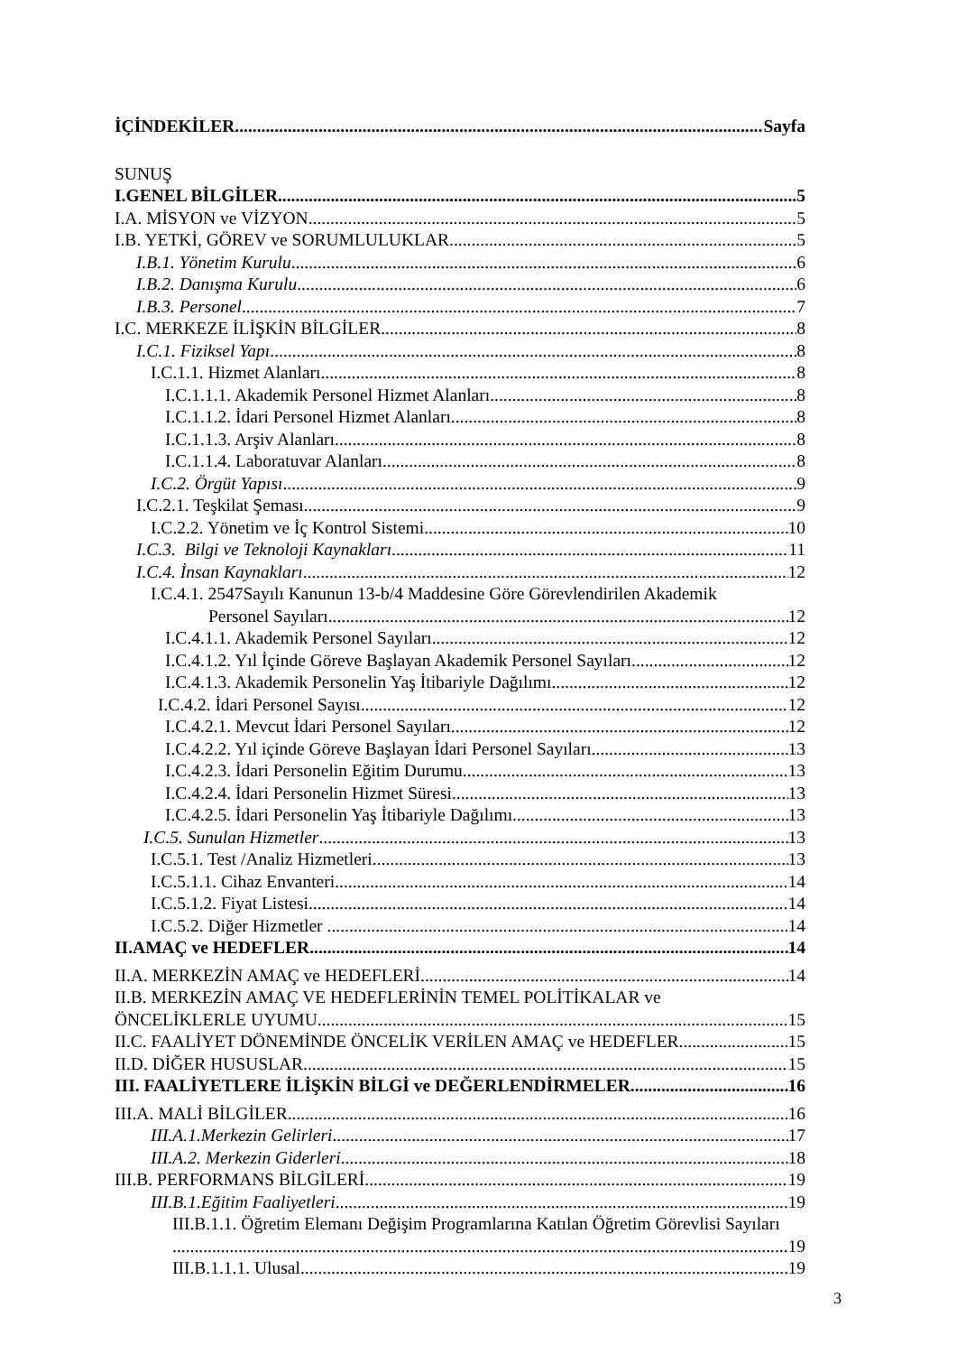İÇİNDEKİLER Sayfa
SUNUŞ
I.GENEL BİLGİLER 5
I.A. MİSYON ve VİZYON 5
I.B. YETKİ, GÖREV ve SORUMLULUKLAR 5
I.B.1. Yönetim Kurulu 6
I.B.2. Danışma Kurulu 6
I.B.3. Personel 7
I.C. MERKEZE İLİŞKİN BİLGİLER 8
I.C.1. Fiziksel Yapı 8
I.C.1.1. Hizmet Alanları 8
I.C.1.1.1. Akademik Personel Hizmet Alanları 8
I.C.1.1.2. İdari Personel Hizmet Alanları 8
I.C.1.1.3. Arşiv Alanları 8
I.C.1.1.4. Laboratuvar Alanları 8
I.C.2. Örgüt Yapısı 9
I.C.2.1. Teşkilat Şeması 9
I.C.2.2. Yönetim ve İç Kontrol Sistemi 10
I.C.3. Bilgi ve Teknoloji Kaynakları 11
I.C.4. İnsan Kaynakları 12
I.C.4.1. 2547Sayılı Kanunun 13-b/4 Maddesine Göre Görevlendirilen Akademik
Personel Sayıları 12
I.C.4.1.1. Akademik Personel Sayıları 12
I.C.4.1.2. Yıl İçinde Göreve Başlayan Akademik Personel Sayıları 12
I.C.4.1.3. Akademik Personelin Yaş İtibariyle Dağılımı 12
I.C.4.2. İdari Personel Sayısı 12
I.C.4.2.1. Mevcut İdari Personel Sayıları 12
I.C.4.2.2. Yıl içinde Göreve Başlayan İdari Personel Sayıları 13
I.C.4.2.3. İdari Personelin Eğitim Durumu 13
I.C.4.2.4. İdari Personelin Hizmet Süresi 13
I.C.4.2.5. İdari Personelin Yaş İtibariyle Dağılımı 13
I.C.5. Sunulan Hizmetler 13
I.C.5.1. Test /Analiz Hizmetleri 13
I.C.5.1.1. Cihaz Envanteri 14
I.C.5.1.2. Fiyat Listesi 14
I.C.5.2. Diğer Hizmetler 14
II.AMAÇ ve HEDEFLER 14
II.A. MERKEZİN AMAÇ ve HEDEFLERİ 14
II.B. MERKEZİN AMAÇ VE HEDEFLERİNİN TEMEL POLİTİKALAR ve
ÖNCELİKLERLE UYUMU 15
II.C. FAALİYET DÖNEMİNDE ÖNCELİK VERİLEN AMAÇ ve HEDEFLER 15
II.D. DİĞER HUSUSLAR 15
III. FAALİYETLERE İLİŞKİN BİLGİ ve DEĞERLENDİRMELER 16
III.A. MALİ BİLGİLER 16
III.A.1.Merkezin Gelirleri 17
III.A.2. Merkezin Giderleri 18
III.B. PERFORMANS BİLGİLERİ 19
III.B.1.Eğitim Faaliyetleri 19
III.B.1.1. Öğretim Elemanı Değişim Programlarına Katılan Öğretim Görevlisi Sayıları
19
III.B.1.1.1. Ulusal 19
3